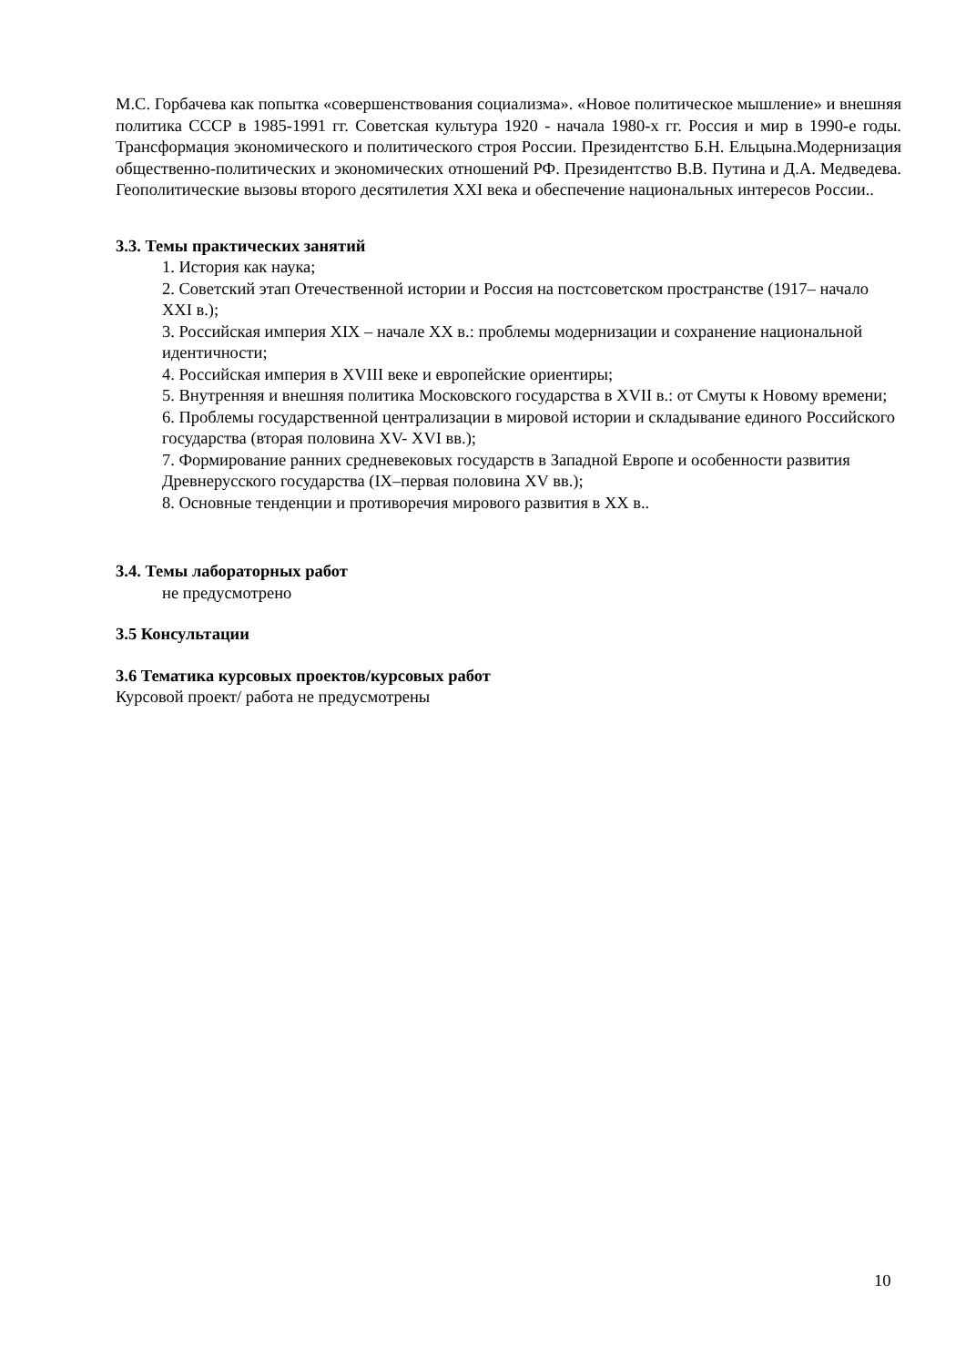М.С. Горбачева как попытка «совершенствования социализма». «Новое политическое мышление» и внешняя политика СССР в 1985-1991 гг. Советская культура 1920 - начала 1980-х гг. Россия и мир в 1990-е годы. Трансформация экономического и политического строя России. Президентство Б.Н. Ельцына.Модернизация общественно-политических и экономических отношений РФ. Президентство В.В. Путина и Д.А. Медведева. Геополитические вызовы второго десятилетия XXI века и обеспечение национальных интересов России..
3.3. Темы практических занятий
1. История как наука;
2. Советский этап Отечественной истории и Россия на постсоветском пространстве (1917– начало XXI в.);
3. Российская империя XIX – начале XX в.: проблемы модернизации и сохранение национальной идентичности;
4. Российская империя в XVIII веке и европейские ориентиры;
5. Внутренняя и внешняя политика Московского государства в XVII в.: от Смуты к Новому времени;
6. Проблемы государственной централизации в мировой истории и складывание единого Российского государства (вторая половина XV- XVI вв.);
7. Формирование ранних средневековых государств в Западной Европе и особенности развития Древнерусского государства (IX–первая половина XV вв.);
8. Основные тенденции и противоречия мирового развития в XX в..
3.4. Темы лабораторных работ
не предусмотрено
3.5 Консультации
3.6 Тематика курсовых проектов/курсовых работ
Курсовой проект/ работа не предусмотрены
10